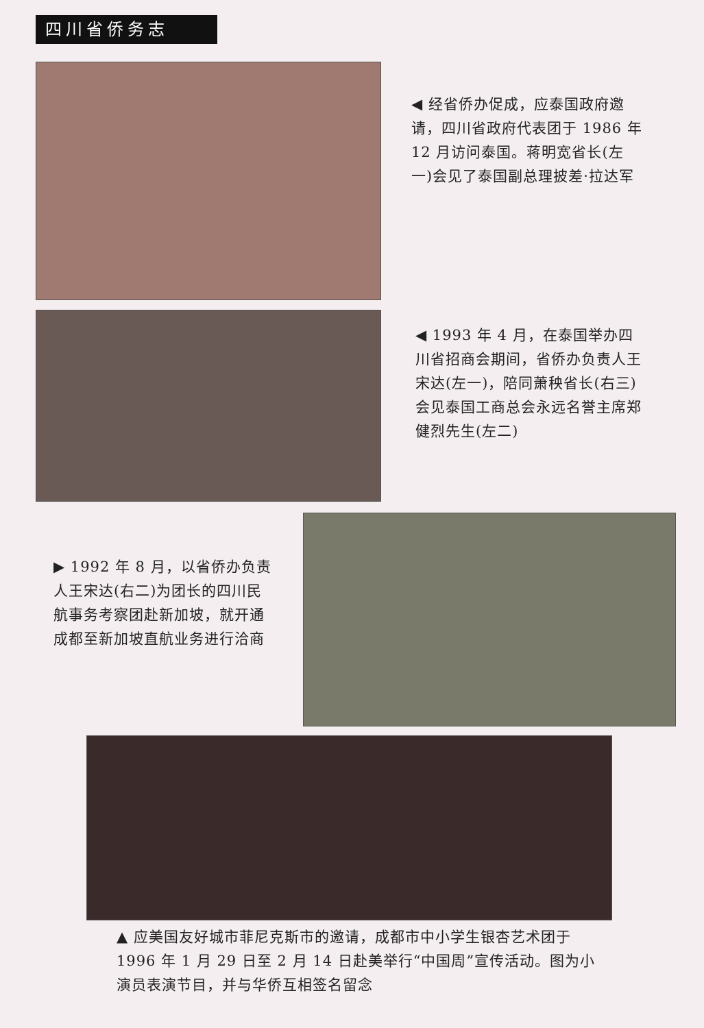四川省侨务志
◀ 经省侨办促成，应泰国政府邀请，四川省政府代表团于 1986 年 12 月访问泰国。蒋明宽省长(左一)会见了泰国副总理披差·拉达军
◀ 1993 年 4 月，在泰国举办四川省招商会期间，省侨办负责人王宋达(左一)，陪同萧秧省长(右三)会见泰国工商总会永远名誉主席郑健烈先生(左二)
▶ 1992 年 8 月，以省侨办负责人王宋达(右二)为团长的四川民航事务考察团赴新加坡，就开通成都至新加坡直航业务进行洽商
▲ 应美国友好城市菲尼克斯市的邀请，成都市中小学生银杏艺术团于 1996 年 1 月 29 日至 2 月 14 日赴美举行“中国周”宣传活动。图为小演员表演节目，并与华侨互相签名留念